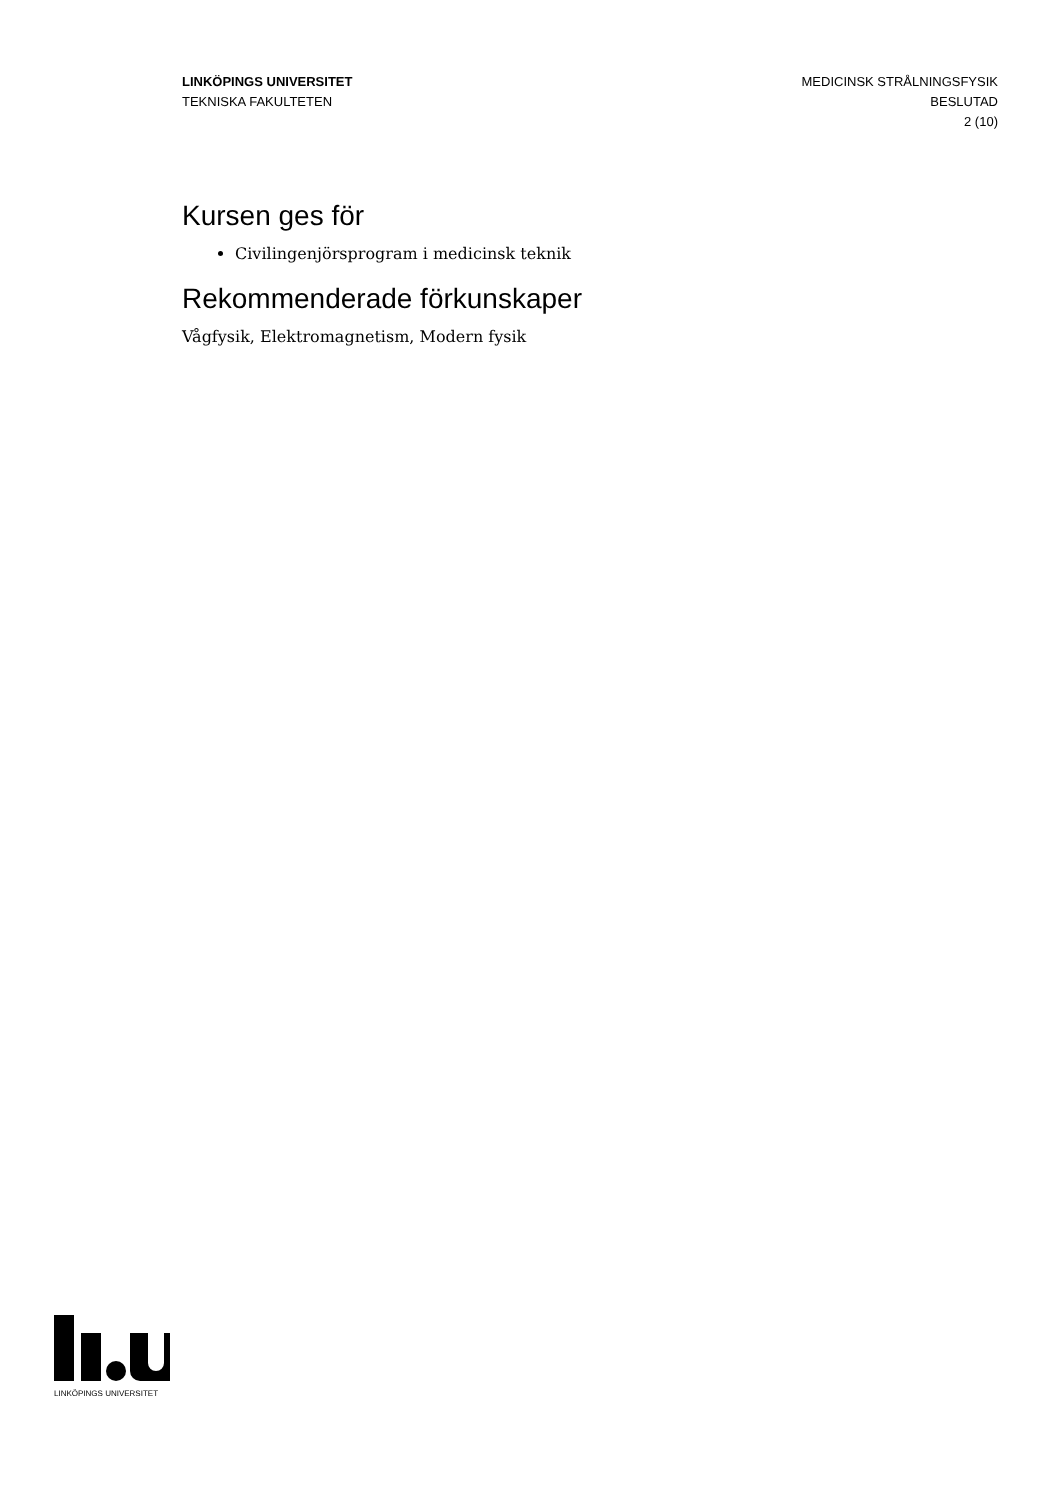LINKÖPINGS UNIVERSITET
TEKNISKA FAKULTETEN
MEDICINSK STRÅLNINGSFYSIK
BESLUTAD
2 (10)
Kursen ges för
Civilingenjörsprogram i medicinsk teknik
Rekommenderade förkunskaper
Vågfysik, Elektromagnetism, Modern fysik
LINKÖPINGS UNIVERSITET